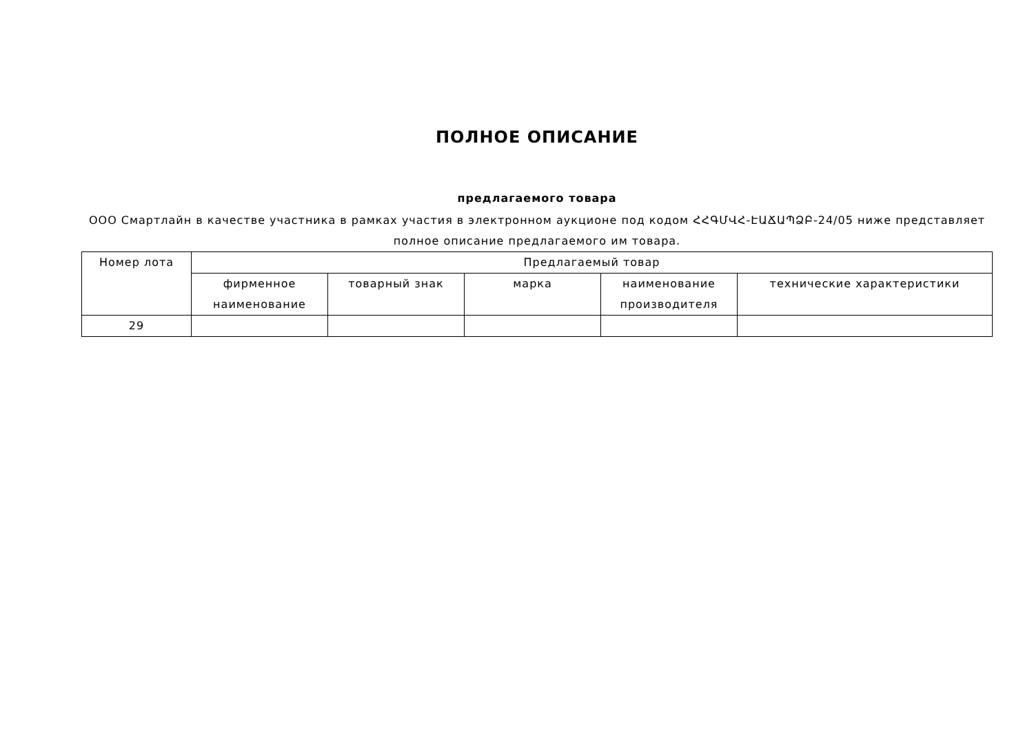ПОЛНОЕ ОПИСАНИЕ
предлагаемого товара
ООО Смартлайн в качестве участника в рамках участия в электронном аукционе под кодом ՀՀԳՄՎՀ-ԷԱՃԱՊՁԲ-24/05 ниже представляет полное описание предлагаемого им товара.
| Номер лота | Предлагаемый товар | | | | |
| --- | --- | --- | --- | --- | --- |
| | фирменное наименование | товарный знак | марка | наименование производителя | технические характеристики |
| 29 | | | | | |